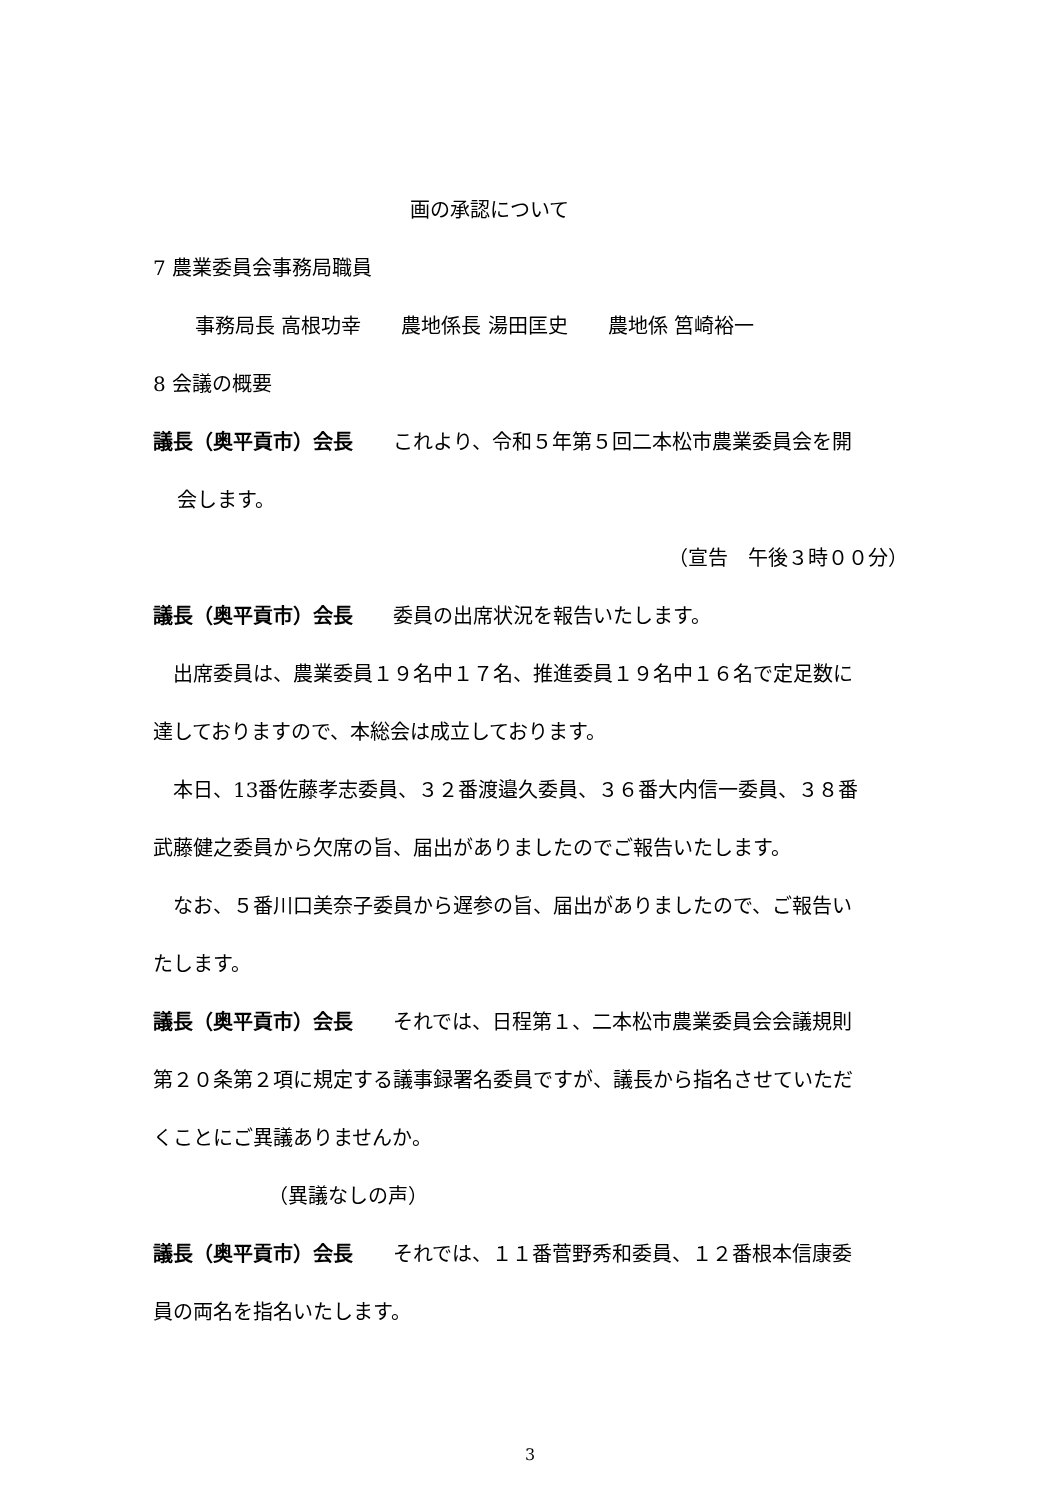画の承認について
7 農業委員会事務局職員
事務局長 高根功幸　　農地係長 湯田匡史　　農地係 筥崎裕一
8 会議の概要
議長（奥平貢市）会長　　これより、令和５年第５回二本松市農業委員会を開
会します。
（宣告　午後３時００分）
議長（奥平貢市）会長　　委員の出席状況を報告いたします。
　出席委員は、農業委員１９名中１７名、推進委員１９名中１６名で定足数に
達しておりますので、本総会は成立しております。
　本日、13番佐藤孝志委員、３２番渡邉久委員、３６番大内信一委員、３８番
武藤健之委員から欠席の旨、届出がありましたのでご報告いたします。
　なお、５番川口美奈子委員から遅参の旨、届出がありましたので、ご報告い
たします。
議長（奥平貢市）会長　　それでは、日程第１、二本松市農業委員会会議規則
第２０条第２項に規定する議事録署名委員ですが、議長から指名させていただ
くことにご異議ありませんか。
（異議なしの声）
議長（奥平貢市）会長　　それでは、１１番菅野秀和委員、１２番根本信康委
員の両名を指名いたします。
3